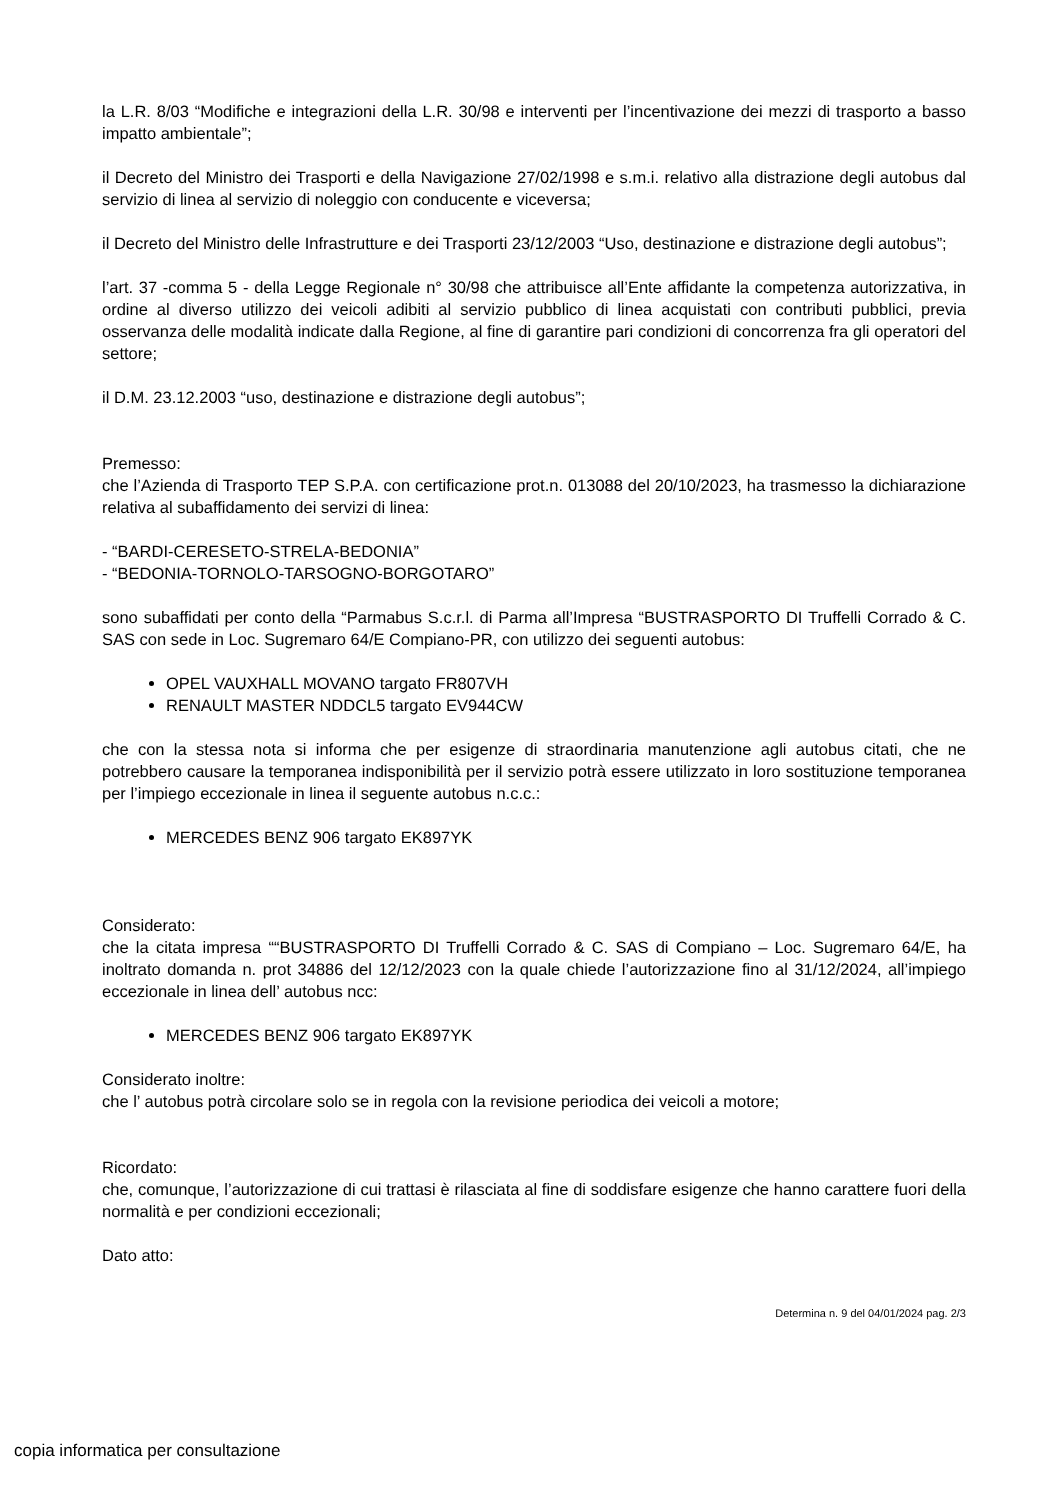la L.R. 8/03 “Modifiche e integrazioni della L.R. 30/98 e interventi per l’incentivazione dei mezzi di trasporto a basso impatto ambientale”;
il Decreto del Ministro dei Trasporti e della Navigazione 27/02/1998 e s.m.i. relativo alla distrazione degli autobus dal servizio di linea al servizio di noleggio con conducente e viceversa;
il Decreto del Ministro delle Infrastrutture e dei Trasporti 23/12/2003 “Uso, destinazione e distrazione degli autobus”;
l’art. 37 -comma 5 - della Legge Regionale n° 30/98 che attribuisce all’Ente affidante la competenza autorizzativa, in ordine al diverso utilizzo dei veicoli adibiti al servizio pubblico di linea acquistati con contributi pubblici, previa osservanza delle modalità indicate dalla Regione, al fine di garantire pari condizioni di concorrenza fra gli operatori del settore;
il D.M. 23.12.2003 “uso, destinazione e distrazione degli autobus”;
Premesso:
che l’Azienda di Trasporto TEP S.P.A. con certificazione prot.n. 013088 del 20/10/2023, ha trasmesso la dichiarazione relativa al subaffidamento dei servizi di linea:
- “BARDI-CERESETO-STRELA-BEDONIA”
- “BEDONIA-TORNOLO-TARSOGNO-BORGOTARO”
sono subaffidati per conto della “Parmabus S.c.r.l. di Parma all’Impresa “BUSTRASPORTO DI Truffelli Corrado & C. SAS con sede in Loc. Sugremaro 64/E Compiano-PR, con utilizzo dei seguenti autobus:
OPEL VAUXHALL MOVANO targato FR807VH
RENAULT MASTER NDDCL5 targato EV944CW
che con la stessa nota si informa che per esigenze di straordinaria manutenzione agli autobus citati, che ne potrebbero causare la temporanea indisponibilità per il servizio potrà essere utilizzato in loro sostituzione temporanea per l’impiego eccezionale in linea il seguente autobus n.c.c.:
MERCEDES BENZ 906 targato EK897YK
Considerato:
che la citata impresa ““BUSTRASPORTO DI Truffelli Corrado & C. SAS di Compiano – Loc. Sugremaro 64/E, ha inoltrato domanda n. prot 34886 del 12/12/2023 con la quale chiede l’autorizzazione fino al 31/12/2024, all’impiego eccezionale in linea dell’ autobus ncc:
MERCEDES BENZ 906 targato EK897YK
Considerato inoltre:
che l’ autobus potrà circolare solo se in regola con la revisione periodica dei veicoli a motore;
Ricordato:
che, comunque, l’autorizzazione di cui trattasi è rilasciata al fine di soddisfare esigenze che hanno carattere fuori della normalità e per condizioni eccezionali;
Dato atto:
Determina n. 9 del 04/01/2024 pag. 2/3
copia informatica per consultazione